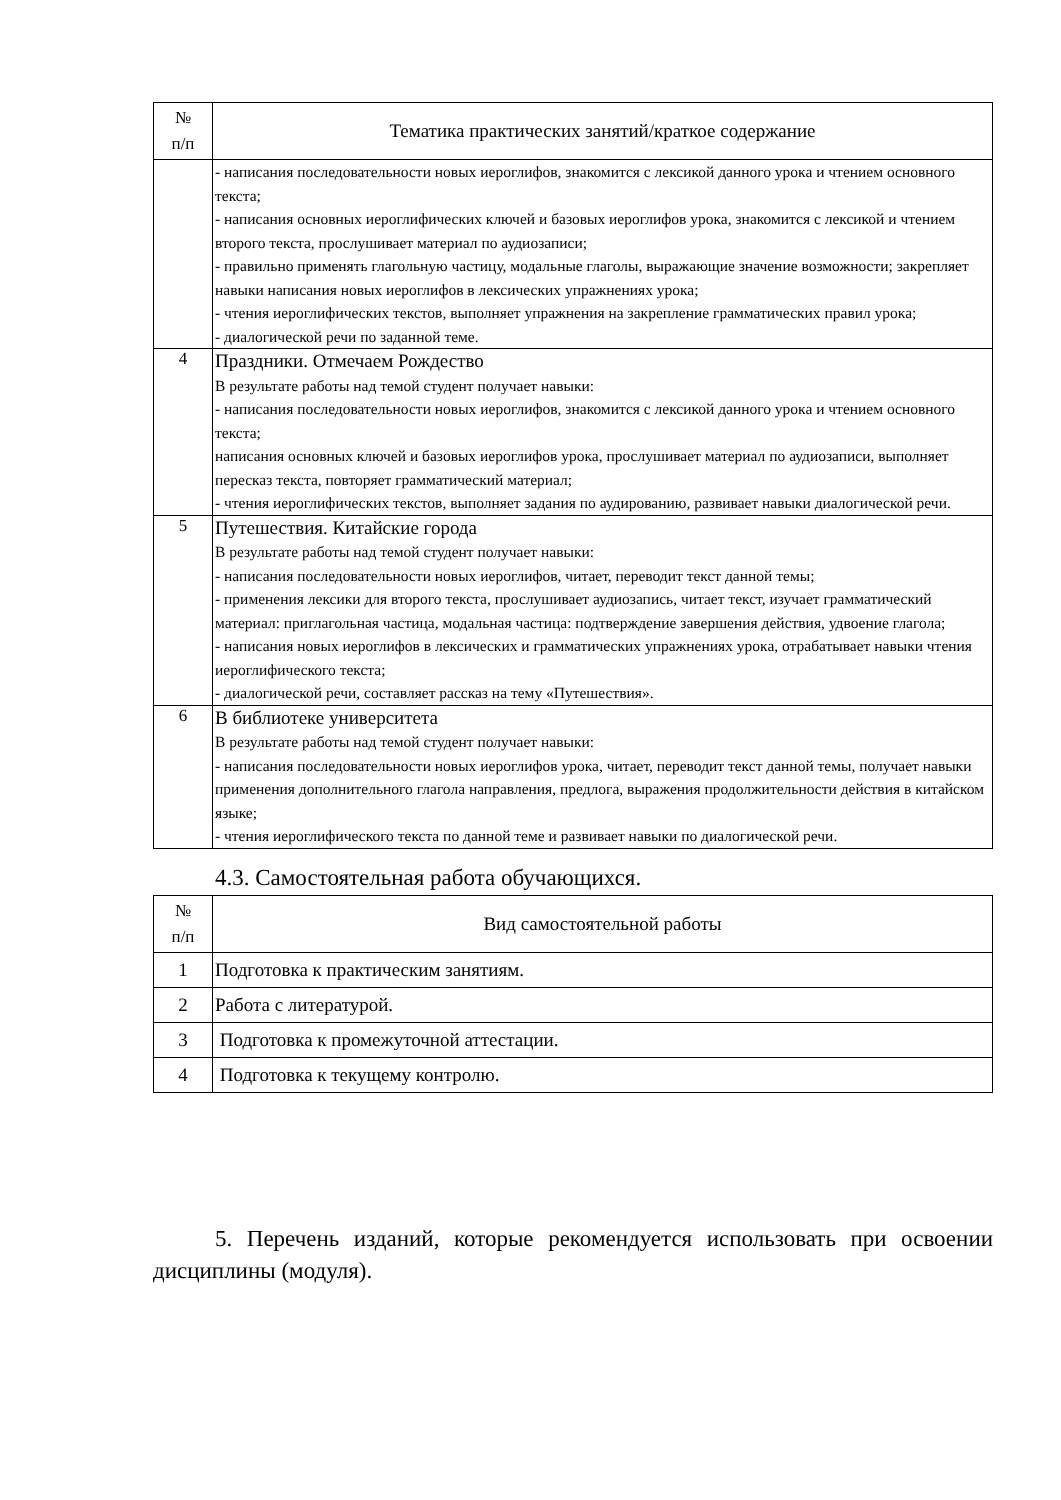| № п/п | Тематика практических занятий/краткое содержание |
| --- | --- |
| | - написания последовательности новых иероглифов, знакомится с лексикой данного урока и чтением основного текста; - написания основных иероглифических ключей и базовых иероглифов урока, знакомится с лексикой и чтением второго текста, прослушивает материал по аудиозаписи; - правильно применять глагольную частицу, модальные глаголы, выражающие значение возможности; закрепляет навыки написания новых иероглифов в лексических упражнениях урока; - чтения иероглифических текстов, выполняет упражнения на закрепление грамматических правил урока; - диалогической речи по заданной теме. |
| 4 | Праздники. Отмечаем Рождество В результате работы над темой студент получает навыки: - написания последовательности новых иероглифов, знакомится с лексикой данного урока и чтением основного текста; написания основных ключей и базовых иероглифов урока, прослушивает материал по аудиозаписи, выполняет пересказ текста, повторяет грамматический материал; - чтения иероглифических текстов, выполняет задания по аудированию, развивает навыки диалогической речи. |
| 5 | Путешествия. Китайские города В результате работы над темой студент получает навыки: - написания последовательности новых иероглифов, читает, переводит текст данной темы; - применения лексики для второго текста, прослушивает аудиозапись, читает текст, изучает грамматический материал: приглагольная частица, модальная частица: подтверждение завершения действия, удвоение глагола; - написания новых иероглифов в лексических и грамматических упражнениях урока, отрабатывает навыки чтения иероглифического текста; - диалогической речи, составляет рассказ на тему «Путешествия». |
| 6 | В библиотеке университета В результате работы над темой студент получает навыки: - написания последовательности новых иероглифов урока, читает, переводит текст данной темы, получает навыки применения дополнительного глагола направления, предлога, выражения продолжительности действия в китайском языке; - чтения иероглифического текста по данной теме и развивает навыки по диалогической речи. |
4.3. Самостоятельная работа обучающихся.
| № п/п | Вид самостоятельной работы |
| --- | --- |
| 1 | Подготовка к практическим занятиям. |
| 2 | Работа с литературой. |
| 3 | Подготовка к промежуточной аттестации. |
| 4 | Подготовка к текущему контролю. |
5. Перечень изданий, которые рекомендуется использовать при освоении дисциплины (модуля).